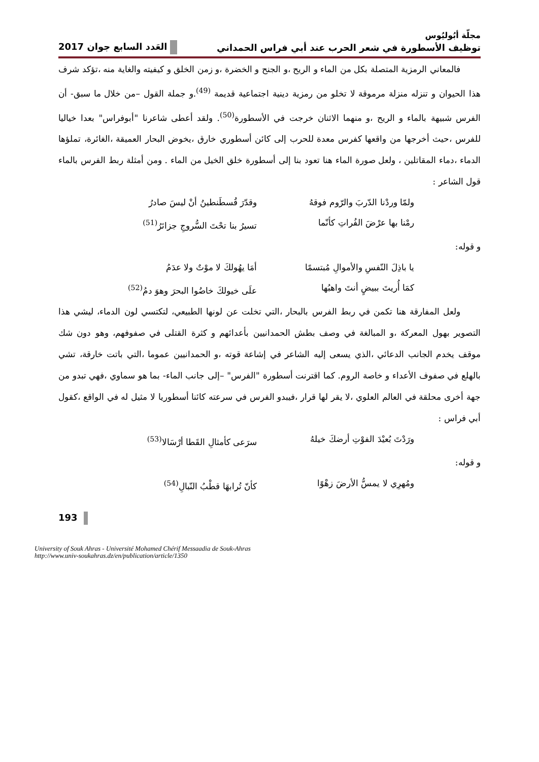مجلّة أبُوليُوس
توظيف الأسطورة في شعر الحرب عند أبي فراس الحمداني العَدد السابع جوان 2017
فالمعاني الرمزية المتصلة بكل من الماء و الريح ،و الجنح و الخضرة ،و زمن الخلق و كيفيته والغاية منه ،تؤكد شرف هذا الحيوان و تنزله منزلة مرموقة لا تخلو من رمزية دينية اجتماعية قديمة <sup>(49)</sup>.و جملة القول –من خلال ما سبق- أن الفرس شبيهة بالماء و الريح ،و منهما الاثنان خرجت في الأسطورة<sup>(50)</sup>. ولقد أعطى شاعرنا "أبوفراس" بعدا خياليا للفرس ،حيث أخرجها من واقعها كفرس معدة للحرب إلى كائن أسطوري خارق ،يخوض البحار العميقة ،الغائرة، تملؤها الدماء ،دماء المقاتلين ، ولعل صورة الماء هنا تعود بنا إلى أسطورة خلق الخيل من الماء . ومن أمثلة ربط الفرس بالماء قول الشاعر :
ولمّا وردْنا الدّربَ والرّوم فوقهُ وقدّرَ قُسطَنطينُ أنْ ليسَ صادرُ
رمْنا بها عرْضَ الفُراتِ كأنّما تسيرُ بنا تحْتَ السُّروجِ جزائرُ<sup>(51)</sup>
و قوله:
يا باذِلَ النّفسِ والأموالِ مُبتسمًا أمَا يهُولكَ لا موْتٌ ولا عدَمُ
كمَا أُريتَ ببيضٍ أنتَ واهبُها علَى خيولكَ خاضُوا البحرَ وهوَ دمُ<sup>(52)</sup>
ولعل المفارقة هنا تكمن في ربط الفرس بالبحار ،التي تخلت عن لونها الطبيعي، لتكتسي لون الدماء، ليشي هذا التصوير بهول المعركة ،و المبالغة في وصف بطش الحمدانيين بأعدائهم و كثرة القتلى في صفوفهم، وهو دون شك موقف يخدم الجانب الدعائي ،الذي يسعى إليه الشاعر في إشاعة قوته ،و الحمدانيين عموما ،التي باتت خارقة، تشي بالهلع في صفوف الأعداء و خاصة الروم. كما اقترنت أسطورة "الفرس" –إلى جانب الماء- بما هو سماوي ،فهي تبدو من جهة أخرى محلقة في العالم العلوي ،لا يقر لها قرار ،فيبدو الفرس في سرعته كائنا أسطوريا لا مثيل له في الواقع ،كقول أبي فراس :
ورَدْتَ بُعيْدَ الفوْتِ أرضكَ خيلهُ سرَعى كأمثالِ القَطا أرْسَالا<sup>(53)</sup>
و قوله:
ومُهرِي لا يمسُّ الأرضَ زهْوًا كأنّ تُرابهَا قطْبُ النّبالِ<sup>(54)</sup>
193
University of Souk Ahras - Université Mohamed Chérif Messaadia de Souk-Ahras
http://www.univ-soukahras.dz/en/publication/article/1350